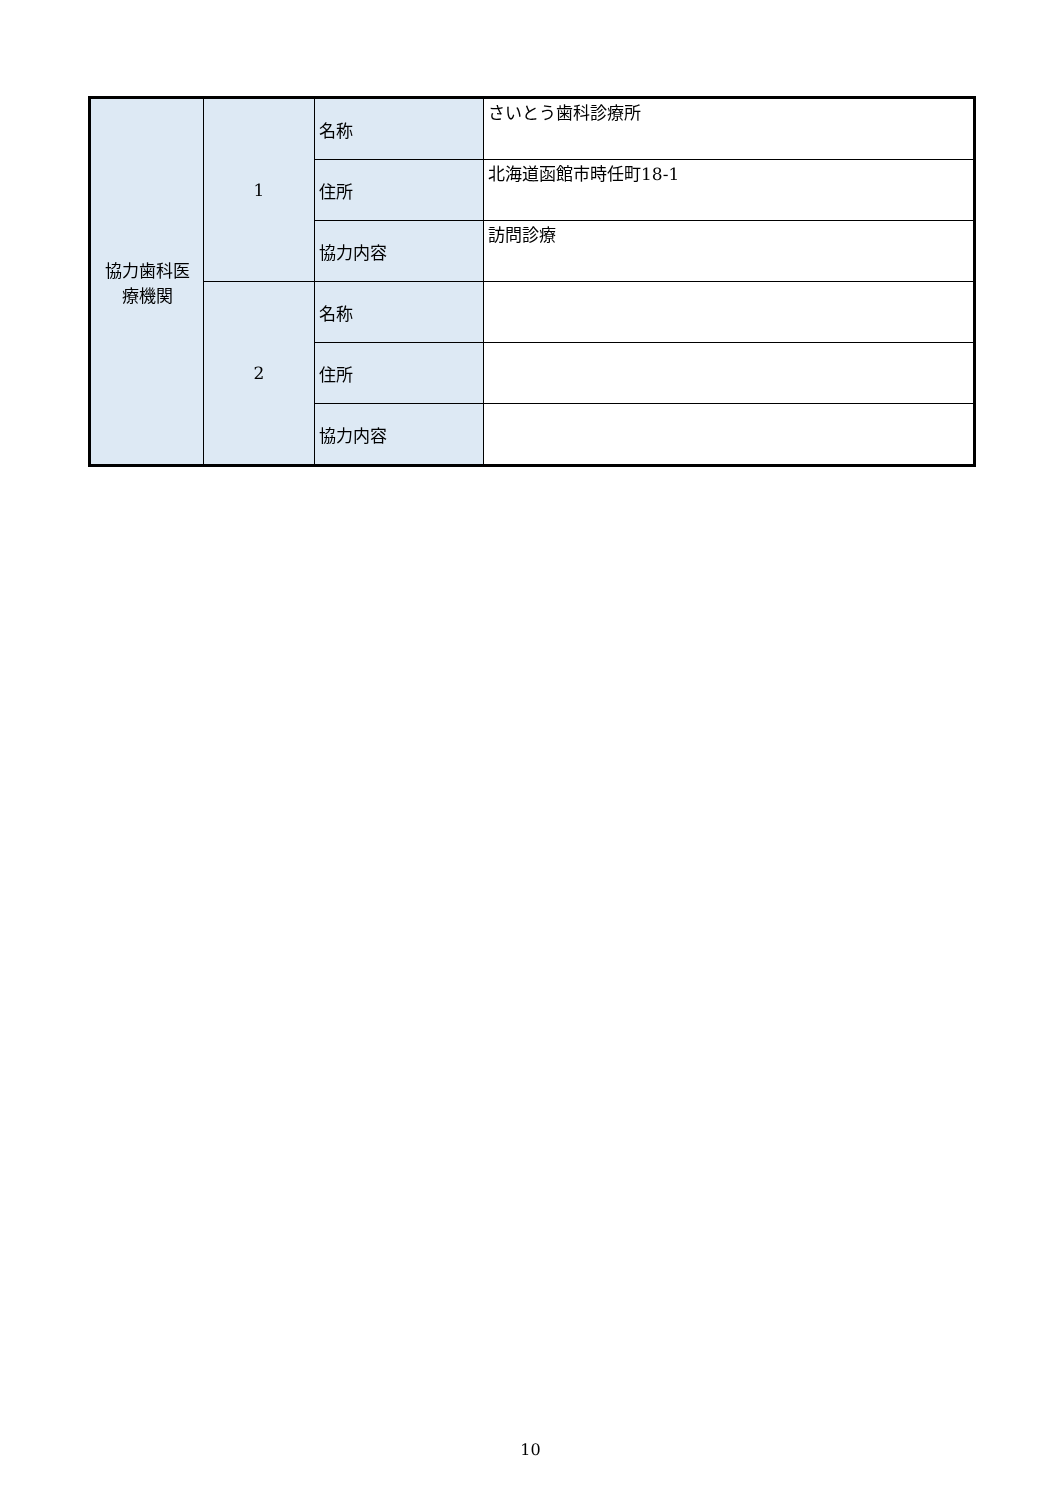| 協力歯科医 療機関 | 1 | 名称 | さいとう歯科診療所 |
| | | 住所 | 北海道函館市時任町18-1 |
| | | 協力内容 | 訪問診療 |
| | 2 | 名称 | |
| | | 住所 | |
| | | 協力内容 | |
10